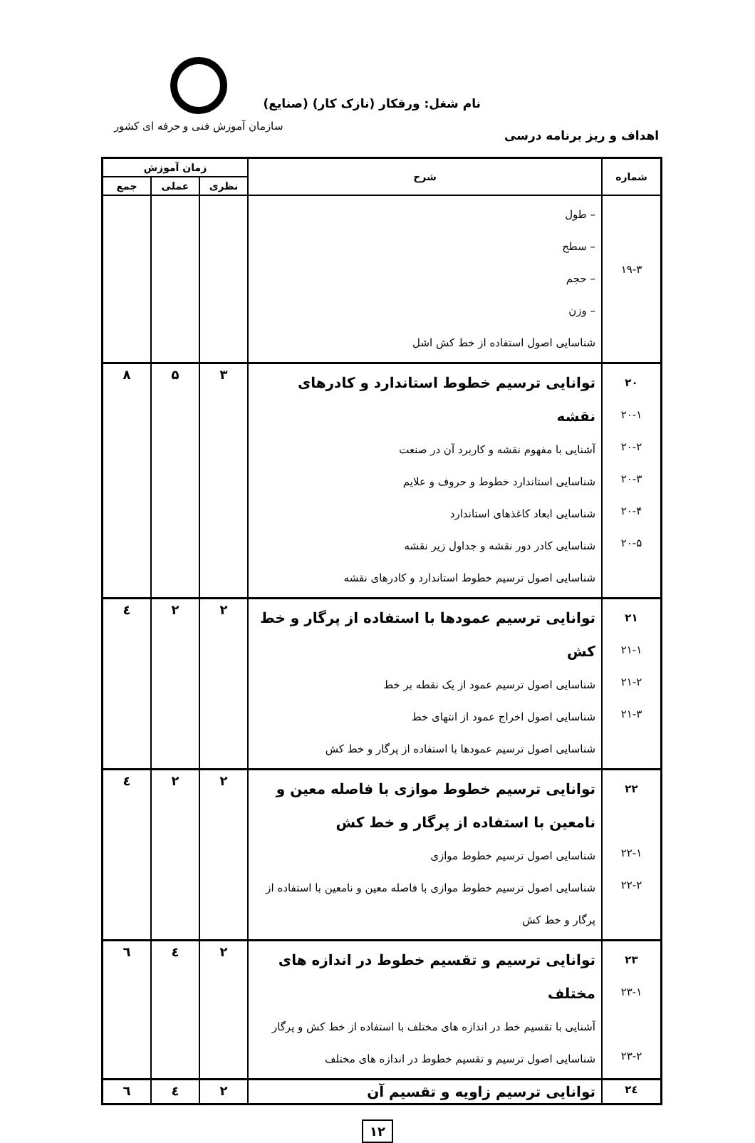سازمان آموزش فنی و حرفه ای کشور
نام شغل: ورقکار (نازک کار) (صنایع)
اهداف و ریز برنامه درسی
| شماره | شرح | زمان آموزش | | |
| --- | --- | --- | --- | --- |
| | | نظری | عملی | جمع |
| ۱۹-۳ | – طول – سطح – حجم – وزن شناسایی اصول استفاده از خط کش اشل | | | |
| ۲۰ ۲۰-۱ ۲۰-۲ ۲۰-۳ ۲۰-۴ ۲۰-۵ | توانایی ترسیم خطوط استاندارد و کادرهای نقشه آشنایی با مفهوم نقشه و کاربرد آن در صنعت شناسایی استاندارد خطوط و حروف و علایم شناسایی ابعاد کاغذهای استاندارد شناسایی کادر دور نقشه و جداول زیر نقشه شناسایی اصول ترسیم خطوط استاندارد و کادرهای نقشه | ۳ | ۵ | ۸ |
| ۲۱ ۲۱-۱ ۲۱-۲ ۲۱-۳ | توانایی ترسیم عمودها با استفاده از پرگار و خط کش شناسایی اصول ترسیم عمود از یک نقطه بر خط شناسایی اصول اخراج عمود از انتهای خط شناسایی اصول ترسیم عمودها با استفاده از پرگار و خط کش | ۲ | ۲ | ٤ |
| ۲۲ ۲۲-۱ ۲۲-۲ | توانایی ترسیم خطوط موازی با فاصله معین و نامعین با استفاده از پرگار و خط کش شناسایی اصول ترسیم خطوط موازی شناسایی اصول ترسیم خطوط موازی با فاصله معین و نامعین با استفاده از پرگار و خط کش | ۲ | ۲ | ٤ |
| ۲۳ ۲۳-۱ ۲۳-۲ | توانایی ترسیم و تقسیم خطوط در اندازه های مختلف آشنایی با تقسیم خط در اندازه های مختلف با استفاده از خط کش و پرگار شناسایی اصول ترسیم و تقسیم خطوط در اندازه های مختلف | ۲ | ٤ | ٦ |
| ۲٤ | توانایی ترسیم زاویه و تقسیم آن | ۲ | ٤ | ٦ |
۱۲